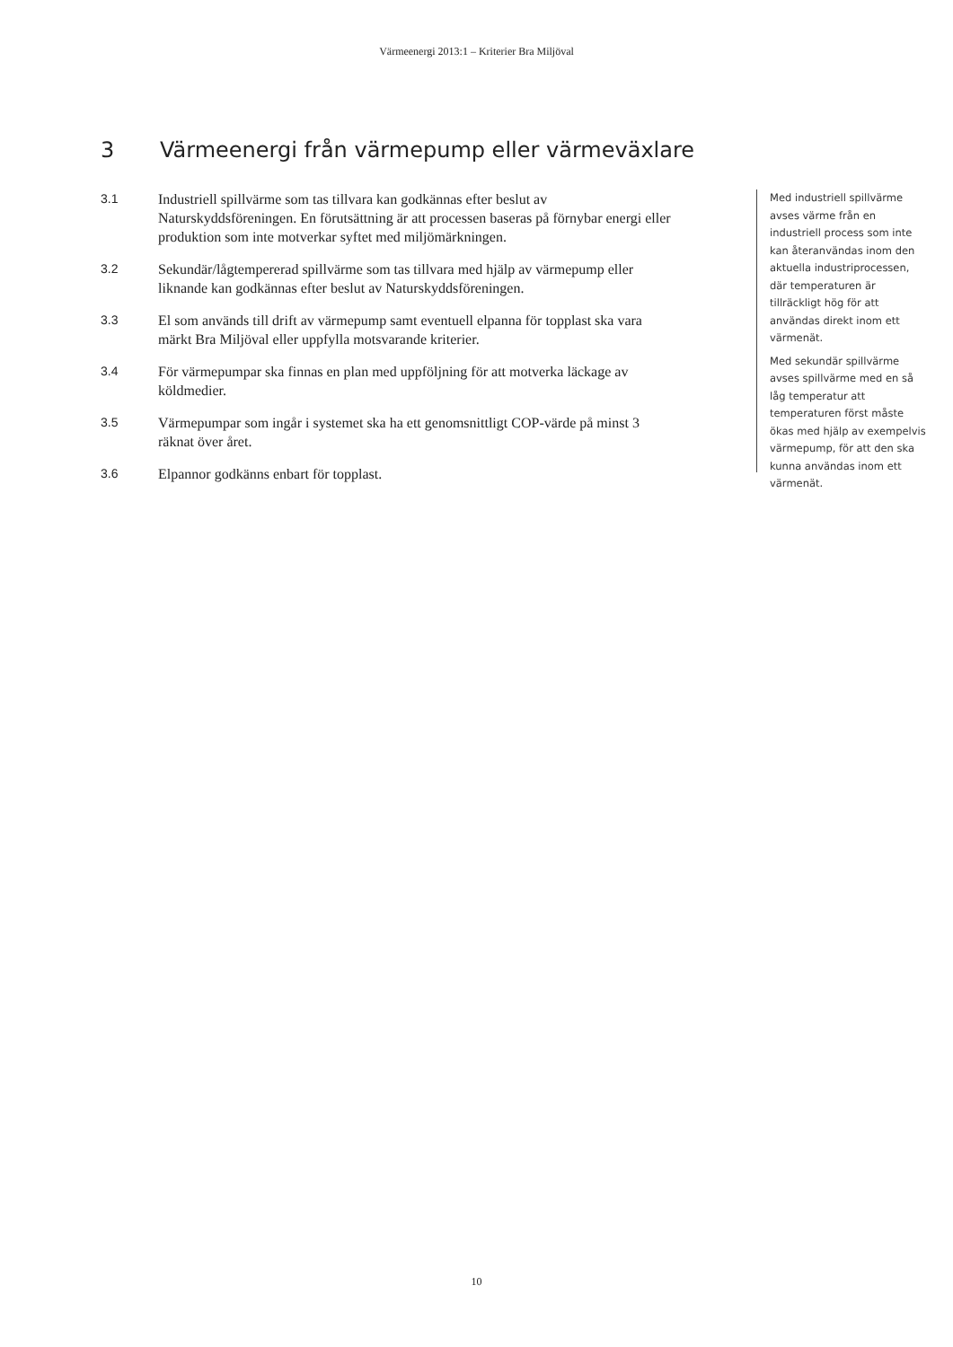Värmeenergi 2013:1 – Kriterier Bra Miljöval
3 Värmeenergi från värmepump eller värmeväxlare
3.1 Industriell spillvärme som tas tillvara kan godkännas efter beslut av Naturskyddsföreningen. En förutsättning är att processen baseras på förnybar energi eller produktion som inte motverkar syftet med miljömärkningen.
3.2 Sekundär/lågtempererad spillvärme som tas tillvara med hjälp av värmepump eller liknande kan godkännas efter beslut av Naturskyddsföreningen.
3.3 El som används till drift av värmepump samt eventuell elpanna för topplast ska vara märkt Bra Miljöval eller uppfylla motsvarande kriterier.
3.4 För värmepumpar ska finnas en plan med uppföljning för att motverka läckage av köldmedier.
3.5 Värmepumpar som ingår i systemet ska ha ett genomsnittligt COP-värde på minst 3 räknat över året.
3.6 Elpannor godkänns enbart för topplast.
Med industriell spillvärme avses värme från en industriell process som inte kan återanvändas inom den aktuella industriprocessen, där temperaturen är tillräckligt hög för att användas direkt inom ett värmenät.
Med sekundär spillvärme avses spillvärme med en så låg temperatur att temperaturen först måste ökas med hjälp av exempelvis värmepump, för att den ska kunna användas inom ett värmenät.
10